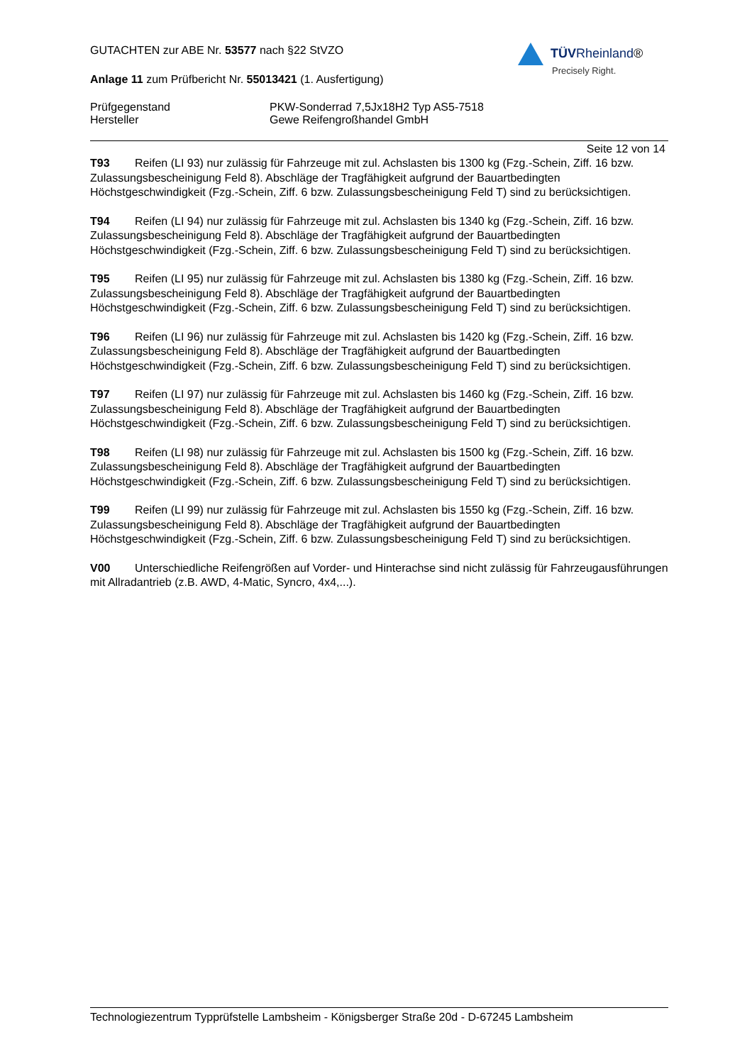TÜV Rheinland®
Precisely Right.
GUTACHTEN zur ABE Nr. 53577 nach §22 StVZO
Anlage 11 zum Prüfbericht Nr. 55013421 (1. Ausfertigung)
Prüfgegenstand PKW-Sonderrad 7,5Jx18H2 Typ AS5-7518
Hersteller Gewe Reifengroßhandel GmbH
Seite 12 von 14
T93 Reifen (LI 93) nur zulässig für Fahrzeuge mit zul. Achslasten bis 1300 kg (Fzg.-Schein, Ziff. 16 bzw. Zulassungsbescheinigung Feld 8). Abschläge der Tragfähigkeit aufgrund der Bauartbedingten Höchstgeschwindigkeit (Fzg.-Schein, Ziff. 6 bzw. Zulassungsbescheinigung Feld T) sind zu berücksichtigen.
T94 Reifen (LI 94) nur zulässig für Fahrzeuge mit zul. Achslasten bis 1340 kg (Fzg.-Schein, Ziff. 16 bzw. Zulassungsbescheinigung Feld 8). Abschläge der Tragfähigkeit aufgrund der Bauartbedingten Höchstgeschwindigkeit (Fzg.-Schein, Ziff. 6 bzw. Zulassungsbescheinigung Feld T) sind zu berücksichtigen.
T95 Reifen (LI 95) nur zulässig für Fahrzeuge mit zul. Achslasten bis 1380 kg (Fzg.-Schein, Ziff. 16 bzw. Zulassungsbescheinigung Feld 8). Abschläge der Tragfähigkeit aufgrund der Bauartbedingten Höchstgeschwindigkeit (Fzg.-Schein, Ziff. 6 bzw. Zulassungsbescheinigung Feld T) sind zu berücksichtigen.
T96 Reifen (LI 96) nur zulässig für Fahrzeuge mit zul. Achslasten bis 1420 kg (Fzg.-Schein, Ziff. 16 bzw. Zulassungsbescheinigung Feld 8). Abschläge der Tragfähigkeit aufgrund der Bauartbedingten Höchstgeschwindigkeit (Fzg.-Schein, Ziff. 6 bzw. Zulassungsbescheinigung Feld T) sind zu berücksichtigen.
T97 Reifen (LI 97) nur zulässig für Fahrzeuge mit zul. Achslasten bis 1460 kg (Fzg.-Schein, Ziff. 16 bzw. Zulassungsbescheinigung Feld 8). Abschläge der Tragfähigkeit aufgrund der Bauartbedingten Höchstgeschwindigkeit (Fzg.-Schein, Ziff. 6 bzw. Zulassungsbescheinigung Feld T) sind zu berücksichtigen.
T98 Reifen (LI 98) nur zulässig für Fahrzeuge mit zul. Achslasten bis 1500 kg (Fzg.-Schein, Ziff. 16 bzw. Zulassungsbescheinigung Feld 8). Abschläge der Tragfähigkeit aufgrund der Bauartbedingten Höchstgeschwindigkeit (Fzg.-Schein, Ziff. 6 bzw. Zulassungsbescheinigung Feld T) sind zu berücksichtigen.
T99 Reifen (LI 99) nur zulässig für Fahrzeuge mit zul. Achslasten bis 1550 kg (Fzg.-Schein, Ziff. 16 bzw. Zulassungsbescheinigung Feld 8). Abschläge der Tragfähigkeit aufgrund der Bauartbedingten Höchstgeschwindigkeit (Fzg.-Schein, Ziff. 6 bzw. Zulassungsbescheinigung Feld T) sind zu berücksichtigen.
V00 Unterschiedliche Reifengrößen auf Vorder- und Hinterachse sind nicht zulässig für Fahrzeugausführungen mit Allradantrieb (z.B. AWD, 4-Matic, Syncro, 4x4,...).
Technologiezentrum Typprüfstelle Lambsheim - Königsberger Straße 20d - D-67245 Lambsheim